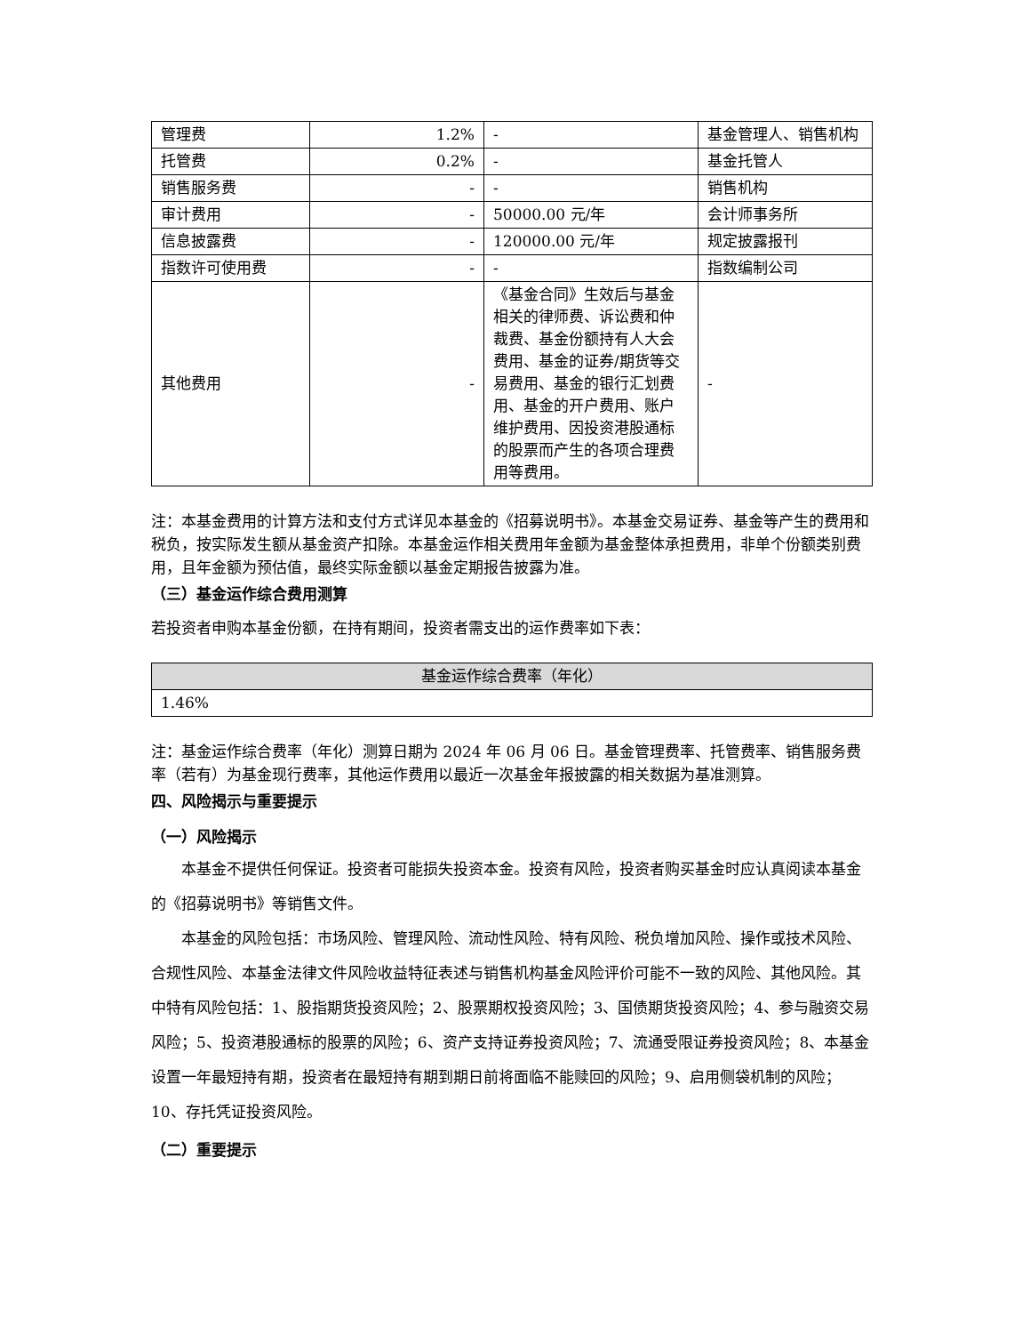| 管理费 | 1.2% | - | 基金管理人、销售机构 |
| 托管费 | 0.2% | - | 基金托管人 |
| 销售服务费 | - | - | 销售机构 |
| 审计费用 | - | 50000.00 元/年 | 会计师事务所 |
| 信息披露费 | - | 120000.00 元/年 | 规定披露报刊 |
| 指数许可使用费 | - | - | 指数编制公司 |
| 其他费用 | - | 《基金合同》生效后与基金相关的律师费、诉讼费和仲裁费、基金份额持有人大会费用、基金的证券/期货等交易费用、基金的银行汇划费用、基金的开户费用、账户维护费用、因投资港股通标的股票而产生的各项合理费用等费用。 | - |
注：本基金费用的计算方法和支付方式详见本基金的《招募说明书》。本基金交易证券、基金等产生的费用和税负，按实际发生额从基金资产扣除。本基金运作相关费用年金额为基金整体承担费用，非单个份额类别费用，且年金额为预估值，最终实际金额以基金定期报告披露为准。
（三）基金运作综合费用测算
若投资者申购本基金份额，在持有期间，投资者需支出的运作费率如下表：
| 基金运作综合费率（年化） |
| --- |
| 1.46% |
注：基金运作综合费率（年化）测算日期为 2024 年 06 月 06 日。基金管理费率、托管费率、销售服务费率（若有）为基金现行费率，其他运作费用以最近一次基金年报披露的相关数据为基准测算。
四、风险揭示与重要提示
（一）风险揭示
本基金不提供任何保证。投资者可能损失投资本金。投资有风险，投资者购买基金时应认真阅读本基金的《招募说明书》等销售文件。
本基金的风险包括：市场风险、管理风险、流动性风险、特有风险、税负增加风险、操作或技术风险、合规性风险、本基金法律文件风险收益特征表述与销售机构基金风险评价可能不一致的风险、其他风险。其中特有风险包括：1、股指期货投资风险；2、股票期权投资风险；3、国债期货投资风险；4、参与融资交易风险；5、投资港股通标的股票的风险；6、资产支持证券投资风险；7、流通受限证券投资风险；8、本基金设置一年最短持有期，投资者在最短持有期到期日前将面临不能赎回的风险；9、启用侧袋机制的风险；10、存托凭证投资风险。
（二）重要提示